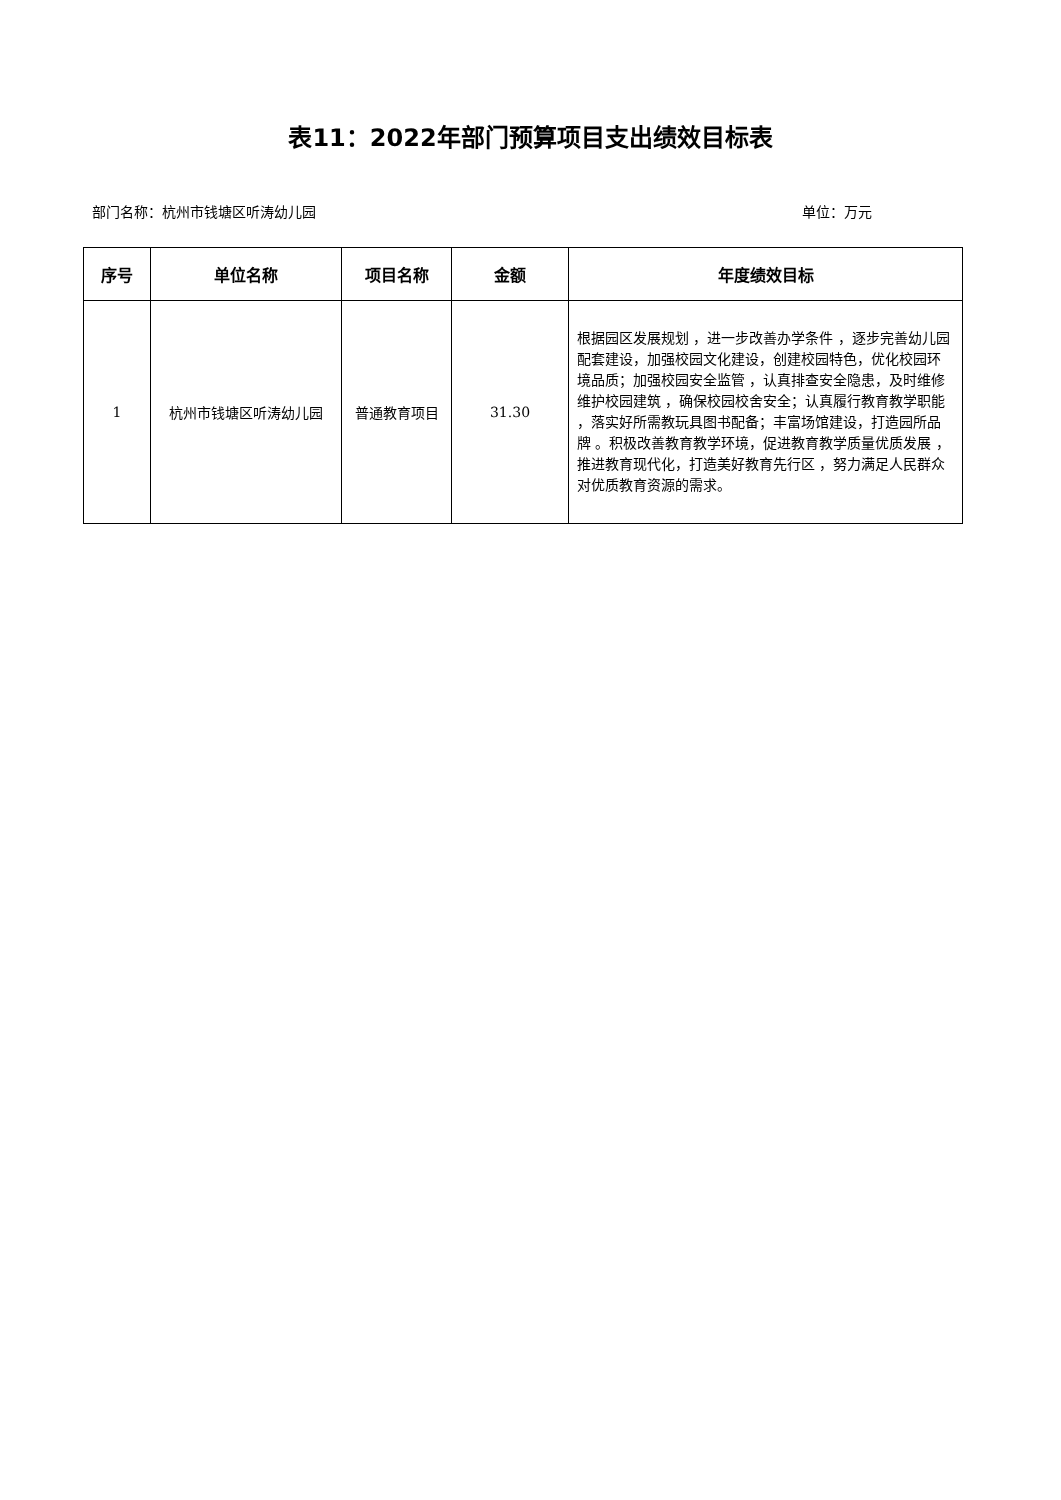表11：2022年部门预算项目支出绩效目标表
部门名称：杭州市钱塘区听涛幼儿园 单位：万元
| 序号 | 单位名称 | 项目名称 | 金额 | 年度绩效目标 |
| --- | --- | --- | --- | --- |
| 1 | 杭州市钱塘区听涛幼儿园 | 普通教育项目 | 31.30 | 根据园区发展规划 ，进一步改善办学条件 ，逐步完善幼儿园配套建设，加强校园文化建设，创建校园特色，优化校园环境品质；加强校园安全监管 ，认真排查安全隐患，及时维修维护校园建筑 ，确保校园校舍安全；认真履行教育教学职能 ，落实好所需教玩具图书配备；丰富场馆建设，打造园所品牌 。积极改善教育教学环境，促进教育教学质量优质发展 ，推进教育现代化，打造美好教育先行区 ，努力满足人民群众对优质教育资源的需求。 |